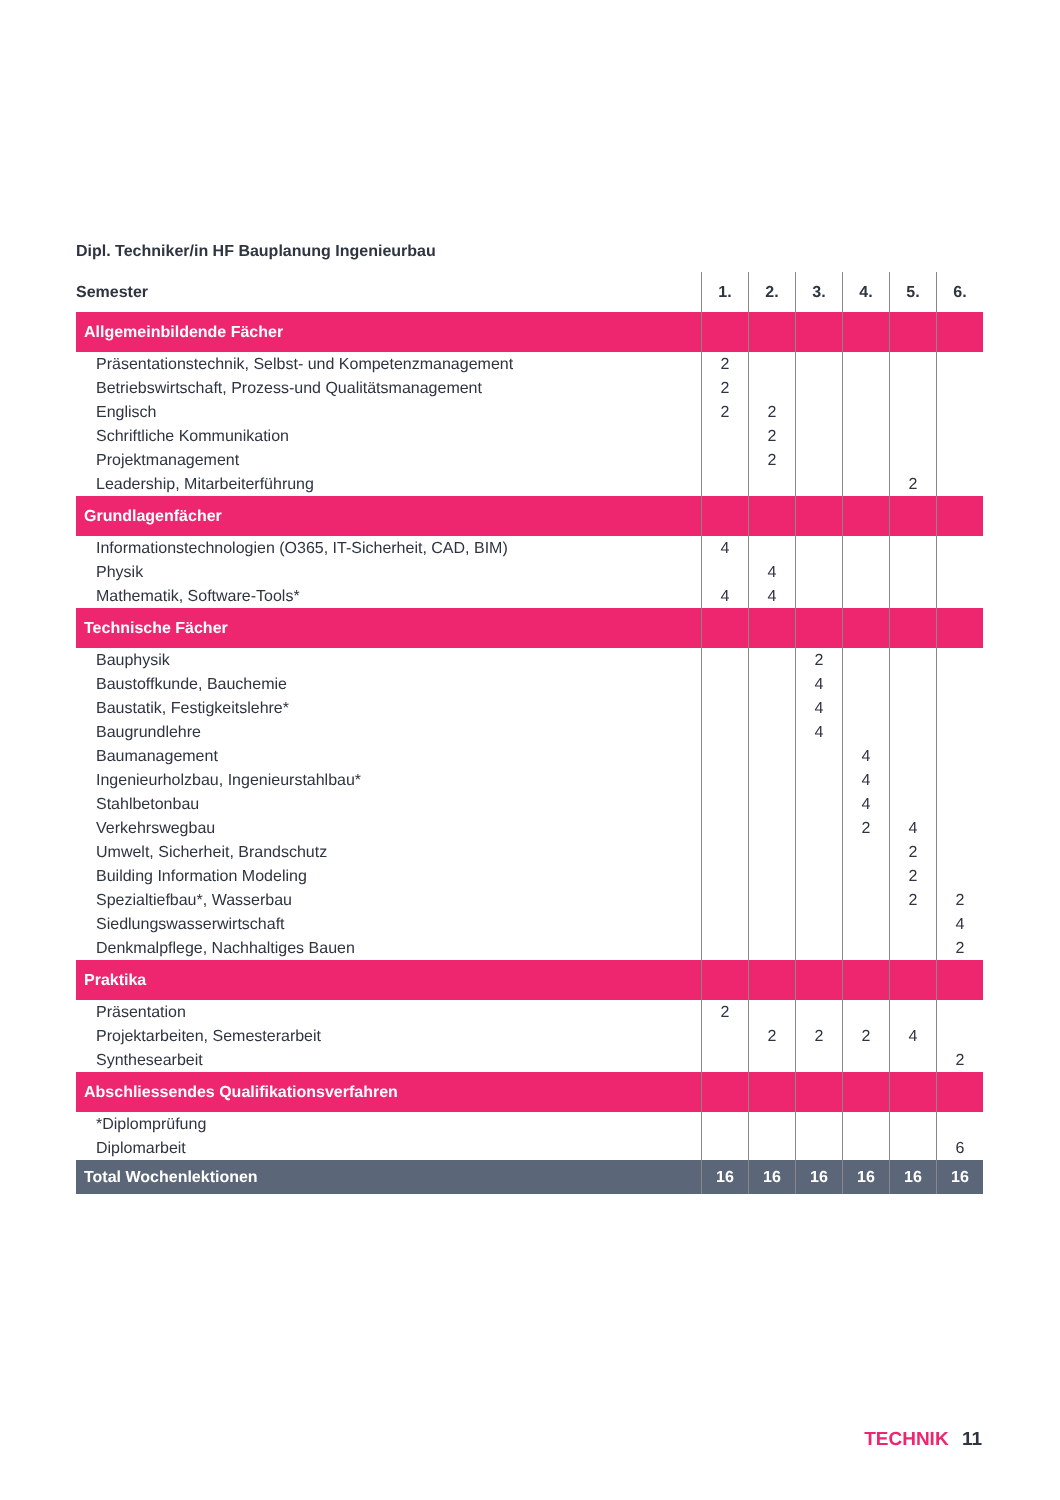Dipl. Techniker/in HF Bauplanung Ingenieurbau
| Semester | 1. | 2. | 3. | 4. | 5. | 6. |
| --- | --- | --- | --- | --- | --- | --- |
| Allgemeinbildende Fächer | | | | | | |
| Präsentationstechnik, Selbst- und Kompetenzmanagement | 2 | | | | | |
| Betriebswirtschaft, Prozess-und Qualitätsmanagement | 2 | | | | | |
| Englisch | 2 | 2 | | | | |
| Schriftliche Kommunikation | | 2 | | | | |
| Projektmanagement | | 2 | | | | |
| Leadership, Mitarbeiterführung | | | | | 2 | |
| Grundlagenfächer | | | | | | |
| Informationstechnologien (O365, IT-Sicherheit, CAD, BIM) | 4 | | | | | |
| Physik | | 4 | | | | |
| Mathematik, Software-Tools* | 4 | 4 | | | | |
| Technische Fächer | | | | | | |
| Bauphysik | | | 2 | | | |
| Baustoffkunde, Bauchemie | | | 4 | | | |
| Baustatik, Festigkeitslehre* | | | 4 | | | |
| Baugrundlehre | | | 4 | | | |
| Baumanagement | | | | 4 | | |
| Ingenieurholzbau, Ingenieurstahlbau* | | | | 4 | | |
| Stahlbetonbau | | | | 4 | | |
| Verkehrswegbau | | | | 2 | 4 | |
| Umwelt, Sicherheit, Brandschutz | | | | | 2 | |
| Building Information Modeling | | | | | 2 | |
| Spezialtiefbau*, Wasserbau | | | | | 2 | 2 |
| Siedlungswasserwirtschaft | | | | | | 4 |
| Denkmalpflege, Nachhaltiges Bauen | | | | | | 2 |
| Praktika | | | | | | |
| Präsentation | 2 | | | | | |
| Projektarbeiten, Semesterarbeit | | 2 | 2 | 2 | 4 | |
| Synthesearbeit | | | | | | 2 |
| Abschliessendes Qualifikationsverfahren | | | | | | |
| *Diplomprüfung | | | | | | |
| Diplomarbeit | | | | | | 6 |
| Total Wochenlektionen | 16 | 16 | 16 | 16 | 16 | 16 |
TECHNIK 11